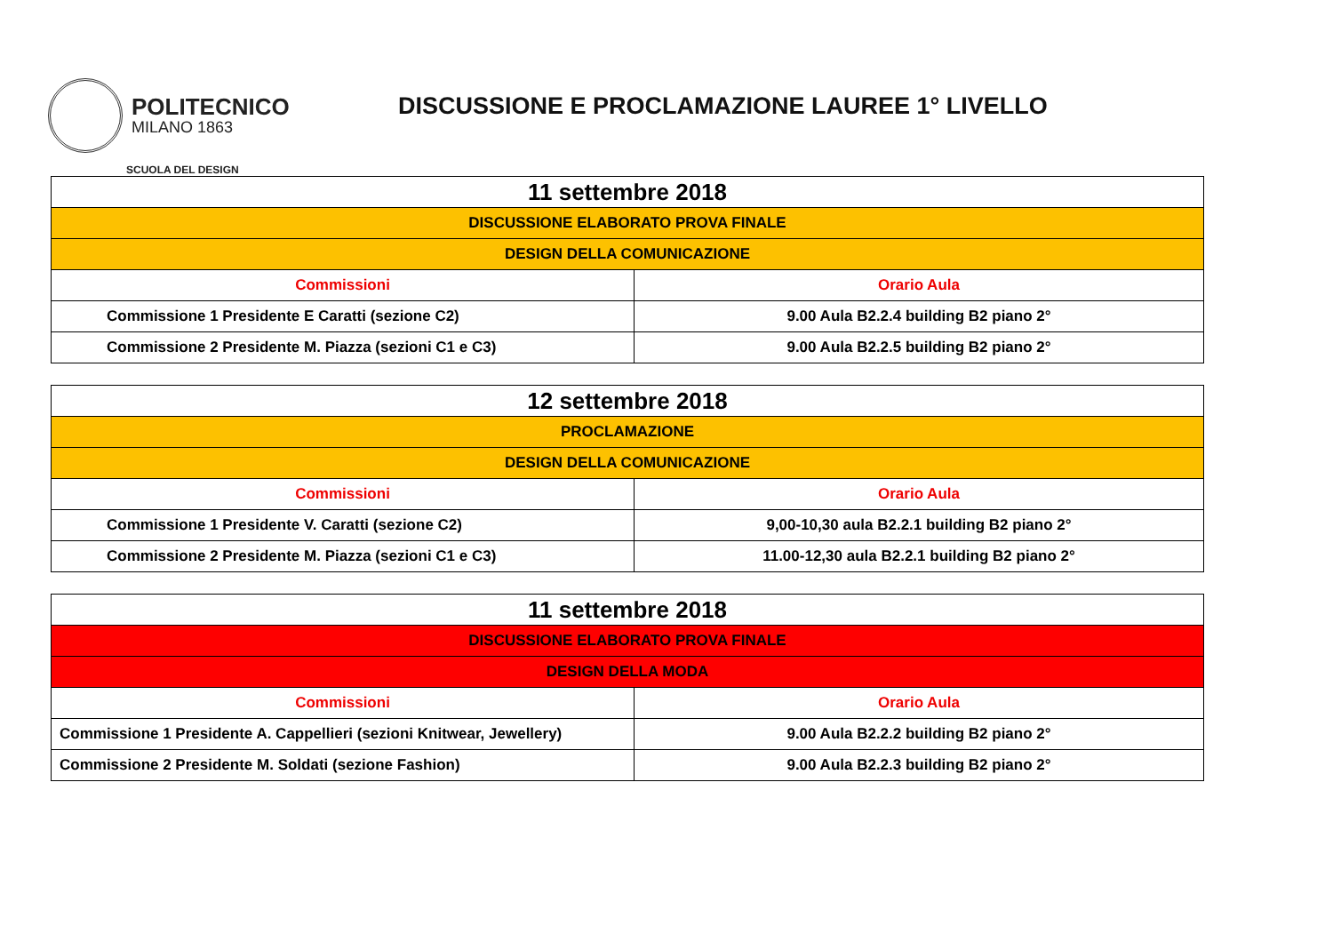POLITECNICO
MILANO 1863
SCUOLA DEL DESIGN
DISCUSSIONE E PROCLAMAZIONE LAUREE 1° LIVELLO
| 11 settembre 2018 | |
| DISCUSSIONE ELABORATO PROVA FINALE | |
| DESIGN DELLA COMUNICAZIONE | |
| Commissioni | Orario Aula |
| Commissione 1 Presidente E Caratti (sezione C2) | 9.00 Aula B2.2.4 building B2 piano 2° |
| Commissione 2 Presidente M. Piazza (sezioni C1 e C3) | 9.00 Aula B2.2.5 building B2 piano 2° |
| 12 settembre 2018 | |
| PROCLAMAZIONE | |
| DESIGN DELLA COMUNICAZIONE | |
| Commissioni | Orario Aula |
| Commissione 1 Presidente V. Caratti (sezione C2) | 9,00-10,30 aula B2.2.1 building B2 piano 2° |
| Commissione 2 Presidente M. Piazza (sezioni C1 e C3) | 11.00-12,30 aula B2.2.1 building B2 piano 2° |
| 11 settembre 2018 | |
| DISCUSSIONE ELABORATO PROVA FINALE | |
| DESIGN DELLA MODA | |
| Commissioni | Orario Aula |
| Commissione 1 Presidente A. Cappellieri (sezioni Knitwear, Jewellery) | 9.00 Aula B2.2.2 building B2 piano 2° |
| Commissione 2 Presidente M. Soldati (sezione Fashion) | 9.00 Aula B2.2.3 building B2 piano 2° |